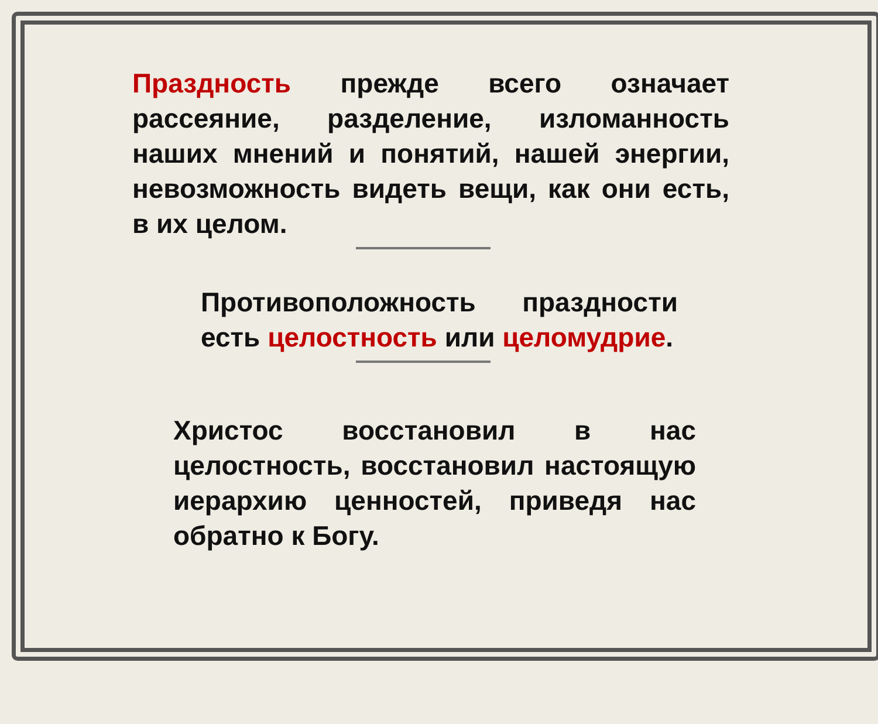Праздность прежде всего означает рассеяние, разделение, изломанность наших мнений и понятий, нашей энергии, невозможность видеть вещи, как они есть, в их целом.
Противоположность праздности есть целостность или целомудрие.
Христос восстановил в нас целостность, восстановил настоящую иерархию ценностей, приведя нас обратно к Богу.